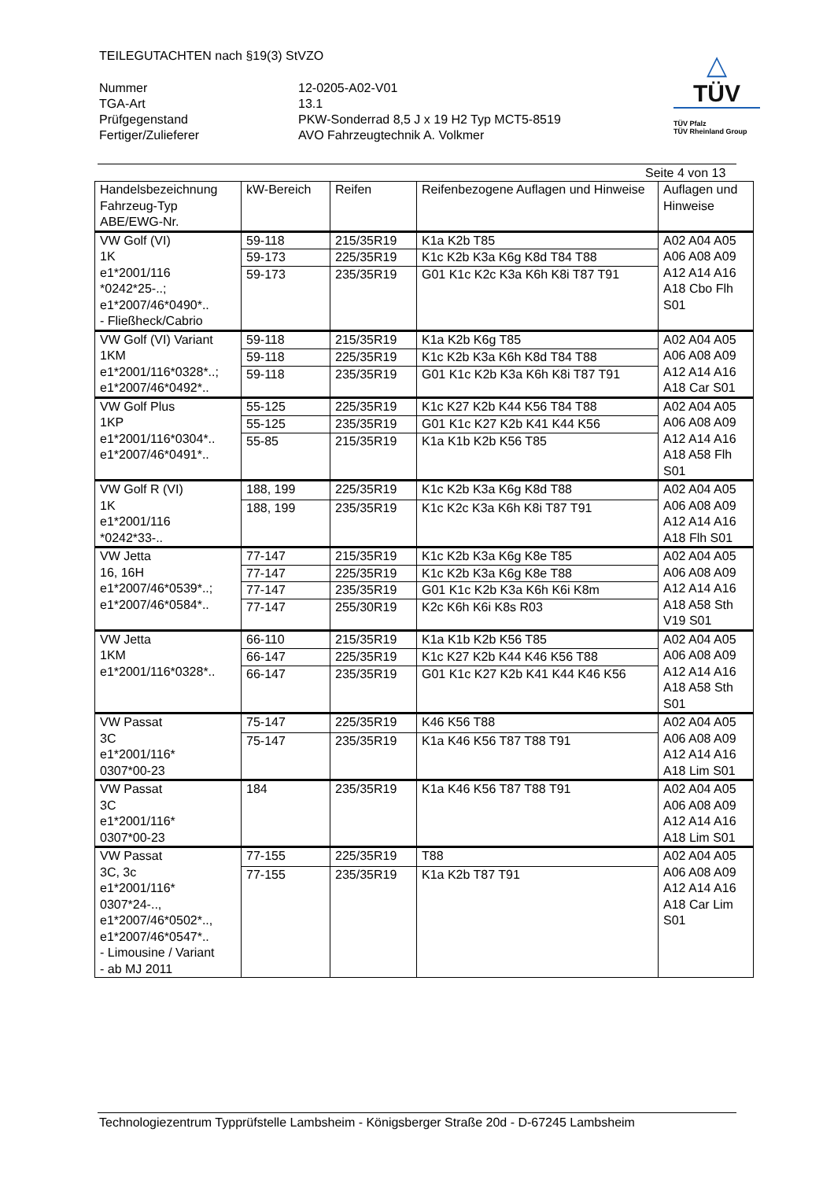TEILEGUTACHTEN nach §19(3) StVZO
Nummer
12-0205-A02-V01
TGA-Art
13.1
Prüfgegenstand
PKW-Sonderrad 8,5 J x 19 H2 Typ MCT5-8519
Fertiger/Zulieferer
AVO Fahrzeugtechnik A. Volkmer
△
TÜV
TÜV Pfalz
TÜV Rheinland Group
Seite 4 von 13
| Handelsbezeichnung Fahrzeug-Typ ABE/EWG-Nr. | kW-Bereich | Reifen | Reifenbezogene Auflagen und Hinweise | Auflagen und Hinweise |
| --- | --- | --- | --- | --- |
| VW Golf (VI) 1K e1*2001/116 *0242*25-..; e1*2007/46*0490*.. - Fließheck/Cabrio | 59-118 | 215/35R19 | K1a K2b T85 | A02 A04 A05 A06 A08 A09 A12 A14 A16 A18 Cbo Flh S01 |
| | 59-173 | 225/35R19 | K1c K2b K3a K6g K8d T84 T88 | |
| | 59-173 | 235/35R19 | G01 K1c K2c K3a K6h K8i T87 T91 | |
| VW Golf (VI) Variant 1KM e1*2001/116*0328*..; e1*2007/46*0492*.. | 59-118 | 215/35R19 | K1a K2b K6g T85 | A02 A04 A05 A06 A08 A09 A12 A14 A16 A18 Car S01 |
| | 59-118 | 225/35R19 | K1c K2b K3a K6h K8d T84 T88 | |
| | 59-118 | 235/35R19 | G01 K1c K2b K3a K6h K8i T87 T91 | |
| VW Golf Plus 1KP e1*2001/116*0304*.. e1*2007/46*0491*.. | 55-125 | 225/35R19 | K1c K27 K2b K44 K56 T84 T88 | A02 A04 A05 A06 A08 A09 A12 A14 A16 A18 A58 Flh S01 |
| | 55-125 | 235/35R19 | G01 K1c K27 K2b K41 K44 K56 | |
| | 55-85 | 215/35R19 | K1a K1b K2b K56 T85 | |
| VW Golf R (VI) 1K e1*2001/116 *0242*33-.. | 188, 199 | 225/35R19 | K1c K2b K3a K6g K8d T88 | A02 A04 A05 A06 A08 A09 A12 A14 A16 A18 Flh S01 |
| | 188, 199 | 235/35R19 | K1c K2c K3a K6h K8i T87 T91 | |
| VW Jetta 16, 16H e1*2007/46*0539*..; e1*2007/46*0584*.. | 77-147 | 215/35R19 | K1c K2b K3a K6g K8e T85 | A02 A04 A05 A06 A08 A09 A12 A14 A16 A18 A58 Sth V19 S01 |
| | 77-147 | 225/35R19 | K1c K2b K3a K6g K8e T88 | |
| | 77-147 | 235/35R19 | G01 K1c K2b K3a K6h K6i K8m | |
| | 77-147 | 255/30R19 | K2c K6h K6i K8s R03 | |
| VW Jetta 1KM e1*2001/116*0328*.. | 66-110 | 215/35R19 | K1a K1b K2b K56 T85 | A02 A04 A05 A06 A08 A09 A12 A14 A16 A18 A58 Sth S01 |
| | 66-147 | 225/35R19 | K1c K27 K2b K44 K46 K56 T88 | |
| | 66-147 | 235/35R19 | G01 K1c K27 K2b K41 K44 K46 K56 | |
| VW Passat 3C e1*2001/116* 0307*00-23 | 75-147 | 225/35R19 | K46 K56 T88 | A02 A04 A05 A06 A08 A09 A12 A14 A16 A18 Lim S01 |
| | 75-147 | 235/35R19 | K1a K46 K56 T87 T88 T91 | |
| VW Passat 3C e1*2001/116* 0307*00-23 | 184 | 235/35R19 | K1a K46 K56 T87 T88 T91 | A02 A04 A05 A06 A08 A09 A12 A14 A16 A18 Lim S01 |
| VW Passat 3C, 3c e1*2001/116* 0307*24-.., e1*2007/46*0502*.., e1*2007/46*0547*.. - Limousine / Variant - ab MJ 2011 | 77-155 | 225/35R19 | T88 | A02 A04 A05 A06 A08 A09 A12 A14 A16 A18 Car Lim S01 |
| | 77-155 | 235/35R19 | K1a K2b T87 T91 | |
Technologiezentrum Typprüfstelle Lambsheim - Königsberger Straße 20d - D-67245 Lambsheim